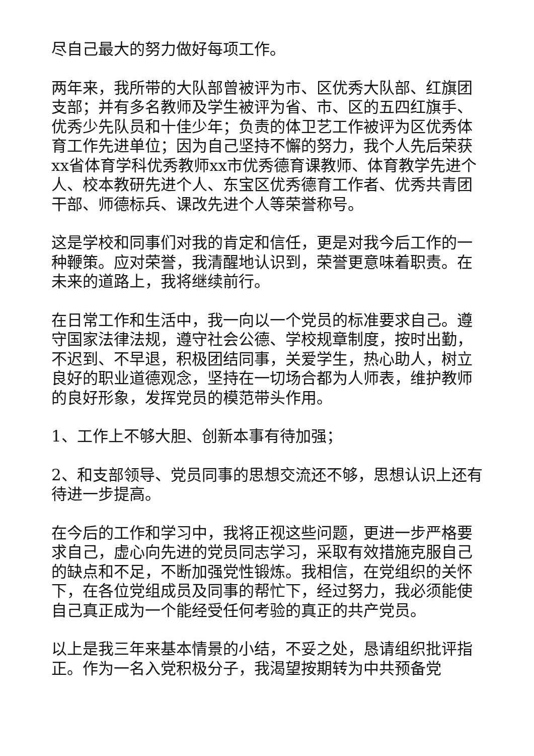尽自己最大的努力做好每项工作。
两年来，我所带的大队部曾被评为市、区优秀大队部、红旗团支部；并有多名教师及学生被评为省、市、区的五四红旗手、优秀少先队员和十佳少年；负责的体卫艺工作被评为区优秀体育工作先进单位；因为自己坚持不懈的努力，我个人先后荣获xx省体育学科优秀教师xx市优秀德育课教师、体育教学先进个人、校本教研先进个人、东宝区优秀德育工作者、优秀共青团干部、师德标兵、课改先进个人等荣誉称号。
这是学校和同事们对我的肯定和信任，更是对我今后工作的一种鞭策。应对荣誉，我清醒地认识到，荣誉更意味着职责。在未来的道路上，我将继续前行。
在日常工作和生活中，我一向以一个党员的标准要求自己。遵守国家法律法规，遵守社会公德、学校规章制度，按时出勤，不迟到、不早退，积极团结同事，关爱学生，热心助人，树立良好的职业道德观念，坚持在一切场合都为人师表，维护教师的良好形象，发挥党员的模范带头作用。
1、工作上不够大胆、创新本事有待加强；
2、和支部领导、党员同事的思想交流还不够，思想认识上还有待进一步提高。
在今后的工作和学习中，我将正视这些问题，更进一步严格要求自己，虚心向先进的党员同志学习，采取有效措施克服自己的缺点和不足，不断加强党性锻炼。我相信，在党组织的关怀下，在各位党组成员及同事的帮忙下，经过努力，我必须能使自己真正成为一个能经受任何考验的真正的共产党员。
以上是我三年来基本情景的小结，不妥之处，恳请组织批评指正。作为一名入党积极分子，我渴望按期转为中共预备党